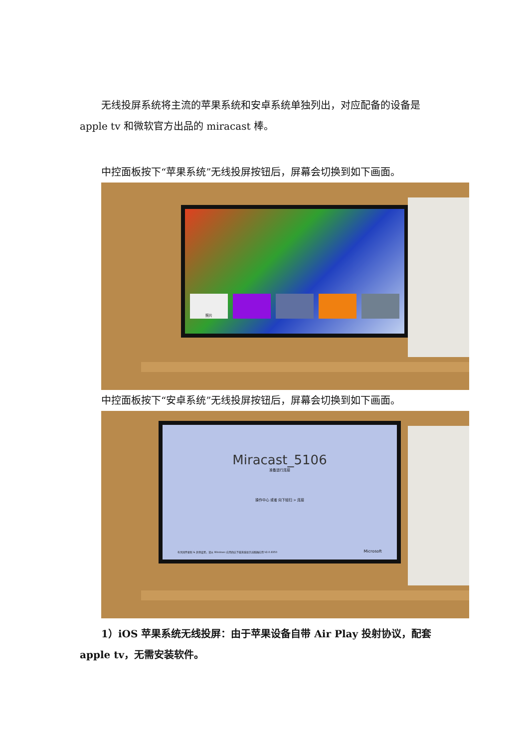无线投屏系统将主流的苹果系统和安卓系统单独列出，对应配备的设备是
apple tv 和微软官方出品的 miracast 棒。
中控面板按下“苹果系统”无线投屏按钮后，屏幕会切换到如下画面。
照片
中控面板按下“安卓系统”无线投屏按钮后，屏幕会切换到如下画面。
Miracast_5106
准备进行连接
操作中心 或者 向下轻扫 > 连接
有关固件更新 & 其他设置，请从 Windows 应用商店下载无线显示适配器应用 V2.0.8350
Microsoft
1）iOS 苹果系统无线投屏：由于苹果设备自带 Air Play 投射协议，配套
apple tv，无需安装软件。